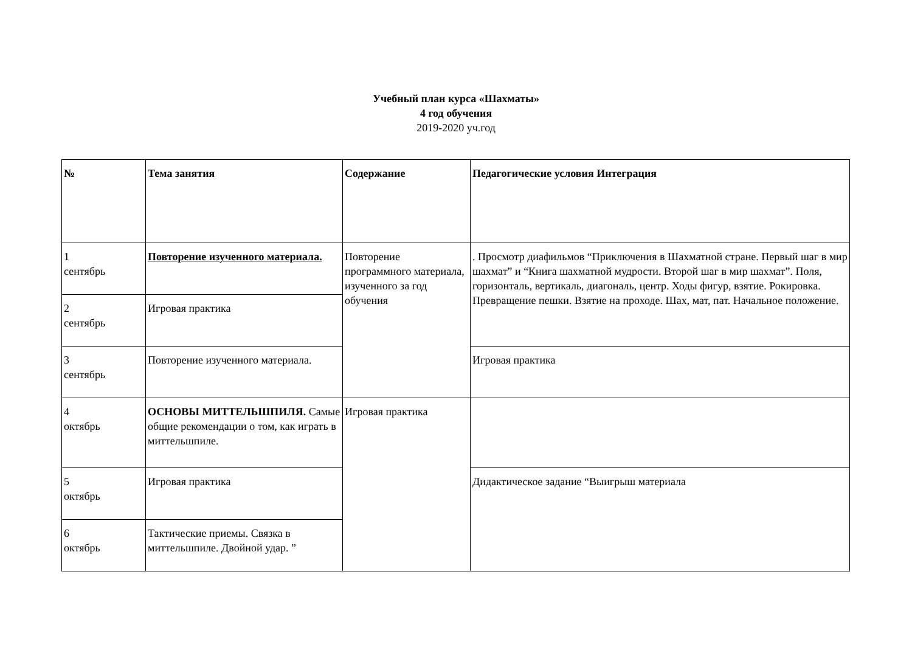Учебный план курса «Шахматы»
4 год обучения
2019-2020 уч.год
| № | Тема занятия | Содержание | Педагогические условия Интеграция |
| --- | --- | --- | --- |
| 1 сентябрь | Повторение изученного материала. | Повторение программного материала, изученного за год обучения | . Просмотр диафильмов “Приключения в Шахматной стране. Первый шаг в мир шахмат” и “Книга шахматной мудрости. Второй шаг в мир шахмат”. Поля, горизонталь, вертикаль, диагональ, центр. Ходы фигур, взятие. Рокировка. Превращение пешки. Взятие на проходе. Шах, мат, пат. Начальное положение. |
| 2 сентябрь | Игровая практика | | |
| 3 сентябрь | Повторение изученного материала. | | Игровая практика |
| 4 октябрь | ОСНОВЫ МИТТЕЛЬШПИЛЯ. Самые общие рекомендации о том, как играть в миттельшпиле. | Игровая практика | |
| 5 октябрь | Игровая практика | | Дидактическое задание “Выигрыш материала |
| 6 октябрь | Тактические приемы. Связка в миттельшпиле. Двойной удар. ” | | |